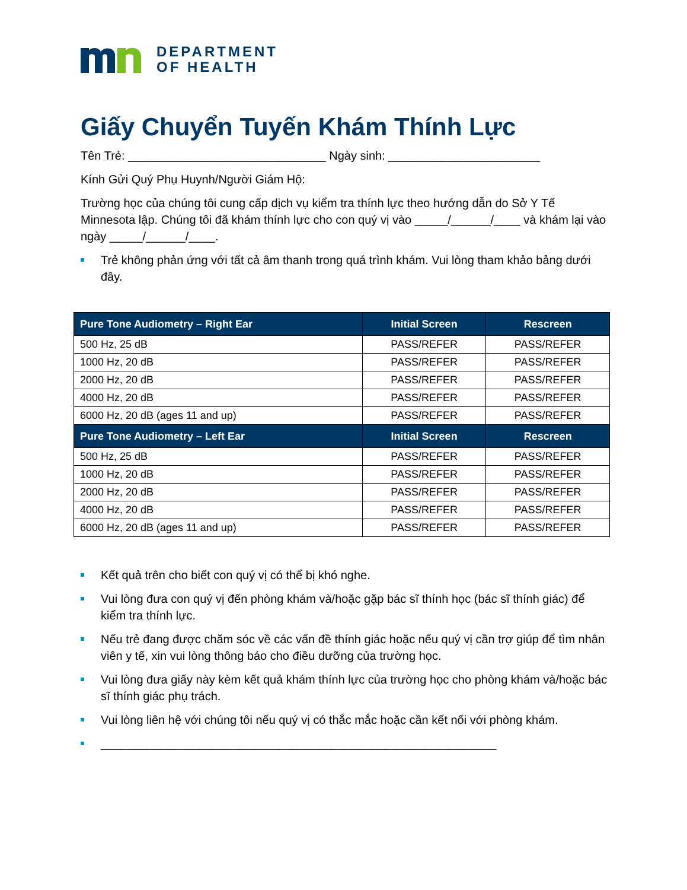DEPARTMENT
OF HEALTH
Giấy Chuyển Tuyến Khám Thính Lực
Tên Trẻ: ______________________________ Ngày sinh: _______________________
Kính Gửi Quý Phụ Huynh/Người Giám Hộ:
Trường học của chúng tôi cung cấp dịch vụ kiểm tra thính lực theo hướng dẫn do Sở Y Tế Minnesota lập. Chúng tôi đã khám thính lực cho con quý vị vào _____/______/____ và khám lại vào ngày _____/______/____.
Trẻ không phản ứng với tất cả âm thanh trong quá trình khám. Vui lòng tham khảo bảng dưới đây.
| Pure Tone Audiometry – Right Ear | Initial Screen | Rescreen |
| --- | --- | --- |
| 500 Hz, 25 dB | PASS/REFER | PASS/REFER |
| 1000 Hz, 20 dB | PASS/REFER | PASS/REFER |
| 2000 Hz, 20 dB | PASS/REFER | PASS/REFER |
| 4000 Hz, 20 dB | PASS/REFER | PASS/REFER |
| 6000 Hz, 20 dB (ages 11 and up) | PASS/REFER | PASS/REFER |
| Pure Tone Audiometry – Left Ear | Initial Screen | Rescreen |
| 500 Hz, 25 dB | PASS/REFER | PASS/REFER |
| 1000 Hz, 20 dB | PASS/REFER | PASS/REFER |
| 2000 Hz, 20 dB | PASS/REFER | PASS/REFER |
| 4000 Hz, 20 dB | PASS/REFER | PASS/REFER |
| 6000 Hz, 20 dB (ages 11 and up) | PASS/REFER | PASS/REFER |
Kết quả trên cho biết con quý vị có thể bị khó nghe.
Vui lòng đưa con quý vị đến phòng khám và/hoặc gặp bác sĩ thính học (bác sĩ thính giác) để kiểm tra thính lực.
Nếu trẻ đang được chăm sóc về các vấn đề thính giác hoặc nếu quý vị cần trợ giúp để tìm nhân viên y tế, xin vui lòng thông báo cho điều dưỡng của trường học.
Vui lòng đưa giấy này kèm kết quả khám thính lực của trường học cho phòng khám và/hoặc bác sĩ thính giác phụ trách.
Vui lòng liên hệ với chúng tôi nếu quý vị có thắc mắc hoặc cần kết nối với phòng khám.
____________________________________________________________